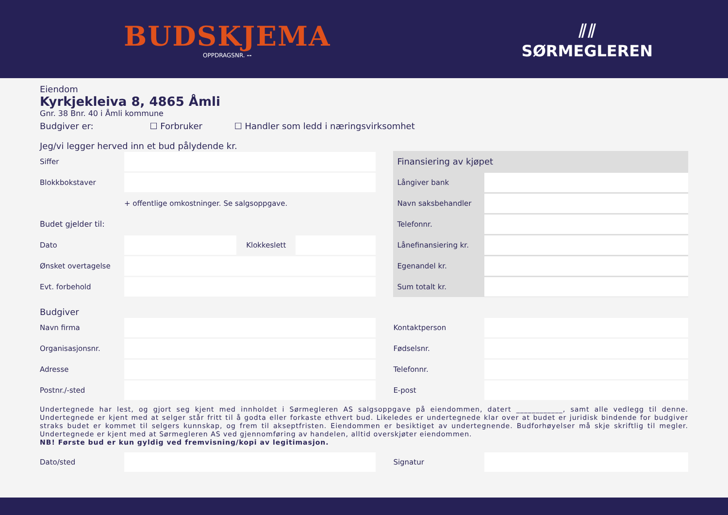BUDSKJEMA
OPPDRAGSNR. --
⫽⫽
SØRMEGLEREN
Eiendom
Kyrkjekleiva 8, 4865 Åmli
Gnr. 38 Bnr. 40 i Åmli kommune
Budgiver er: ☐ Forbruker ☐ Handler som ledd i næringsvirksomhet
Jeg/vi legger herved inn et bud pålydende kr.
Siffer
Blokkbokstaver
+ offentlige omkostninger. Se salgsoppgave.
Budet gjelder til:
Dato Klokkeslett
Ønsket overtagelse
Evt. forbehold
Finansiering av kjøpet
Långiver bank
Navn saksbehandler
Telefonnr.
Lånefinansiering kr.
Egenandel kr.
Sum totalt kr.
Budgiver
Navn firma
Organisasjonsnr.
Adresse
Postnr./-sted
Kontaktperson
Fødselsnr.
Telefonnr.
E-post
Undertegnede har lest, og gjort seg kjent med innholdet i Sørmegleren AS salgsoppgave på eiendommen, datert ____________, samt alle vedlegg til denne. Undertegnede er kjent med at selger står fritt til å godta eller forkaste ethvert bud. Likeledes er undertegnede klar over at budet er juridisk bindende for budgiver straks budet er kommet til selgers kunnskap, og frem til akseptfristen. Eiendommen er besiktiget av undertegnende. Budforhøyelser må skje skriftlig til megler. Undertegnede er kjent med at Sørmegleren AS ved gjennomføring av handelen, alltid overskjøter eiendommen.
NB! Første bud er kun gyldig ved fremvisning/kopi av legitimasjon.
Dato/sted Signatur